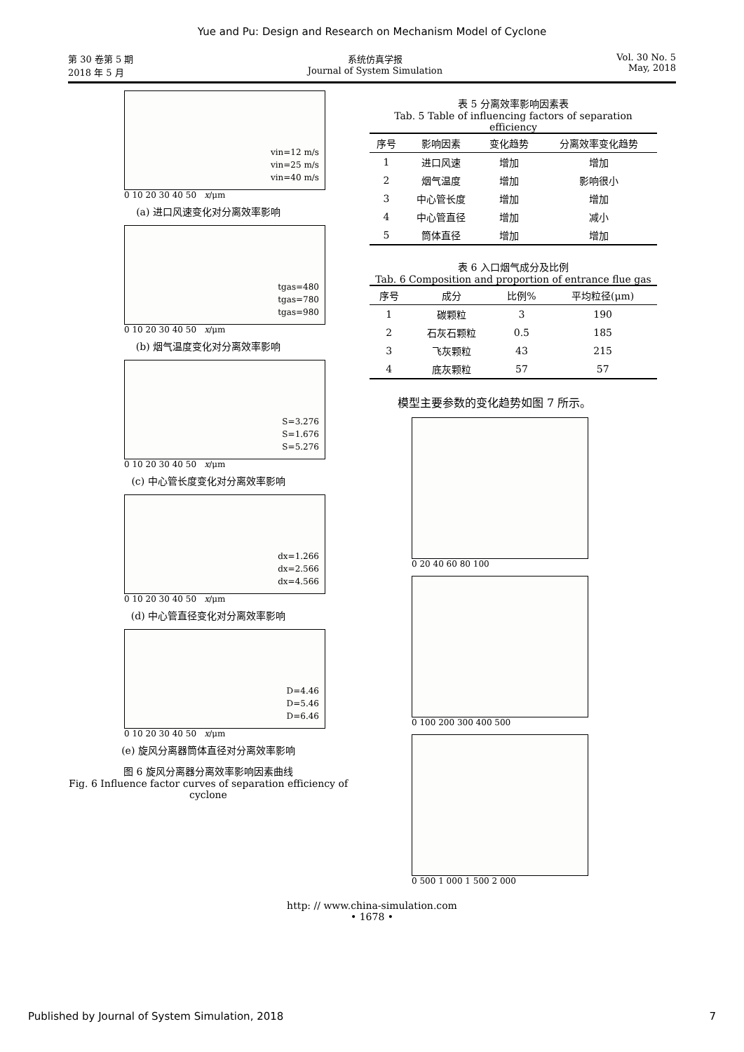Yue and Pu: Design and Research on Mechanism Model of Cyclone
第 30 卷第 5 期
2018 年 5 月
系统仿真学报
Journal of System Simulation
Vol. 30 No. 5
May, 2018
vin=12 m/s
vin=25 m/s
vin=40 m/s
0 10 20 30 40 50 x/μm
(a) 进口风速变化对分离效率影响
tgas=480
tgas=780
tgas=980
0 10 20 30 40 50 x/μm
(b) 烟气温度变化对分离效率影响
S=3.276
S=1.676
S=5.276
0 10 20 30 40 50 x/μm
(c) 中心管长度变化对分离效率影响
dx=1.266
dx=2.566
dx=4.566
0 10 20 30 40 50 x/μm
(d) 中心管直径变化对分离效率影响
D=4.46
D=5.46
D=6.46
0 10 20 30 40 50 x/μm
(e) 旋风分离器筒体直径对分离效率影响
图 6 旋风分离器分离效率影响因素曲线
Fig. 6 Influence factor curves of separation efficiency of cyclone
表 5 分离效率影响因素表
Tab. 5 Table of influencing factors of separation efficiency
| 序号 | 影响因素 | 变化趋势 | 分离效率变化趋势 |
| --- | --- | --- | --- |
| 1 | 进口风速 | 增加 | 增加 |
| 2 | 烟气温度 | 增加 | 影响很小 |
| 3 | 中心管长度 | 增加 | 增加 |
| 4 | 中心管直径 | 增加 | 减小 |
| 5 | 筒体直径 | 增加 | 增加 |
表 6 入口烟气成分及比例
Tab. 6 Composition and proportion of entrance flue gas
| 序号 | 成分 | 比例% | 平均粒径(μm) |
| --- | --- | --- | --- |
| 1 | 碳颗粒 | 3 | 190 |
| 2 | 石灰石颗粒 | 0.5 | 185 |
| 3 | 飞灰颗粒 | 43 | 215 |
| 4 | 底灰颗粒 | 57 | 57 |
模型主要参数的变化趋势如图 7 所示。
0 20 40 60 80 100
0 100 200 300 400 500
0 500 1 000 1 500 2 000
http: // www.china-simulation.com
• 1678 •
Published by Journal of System Simulation, 2018 7